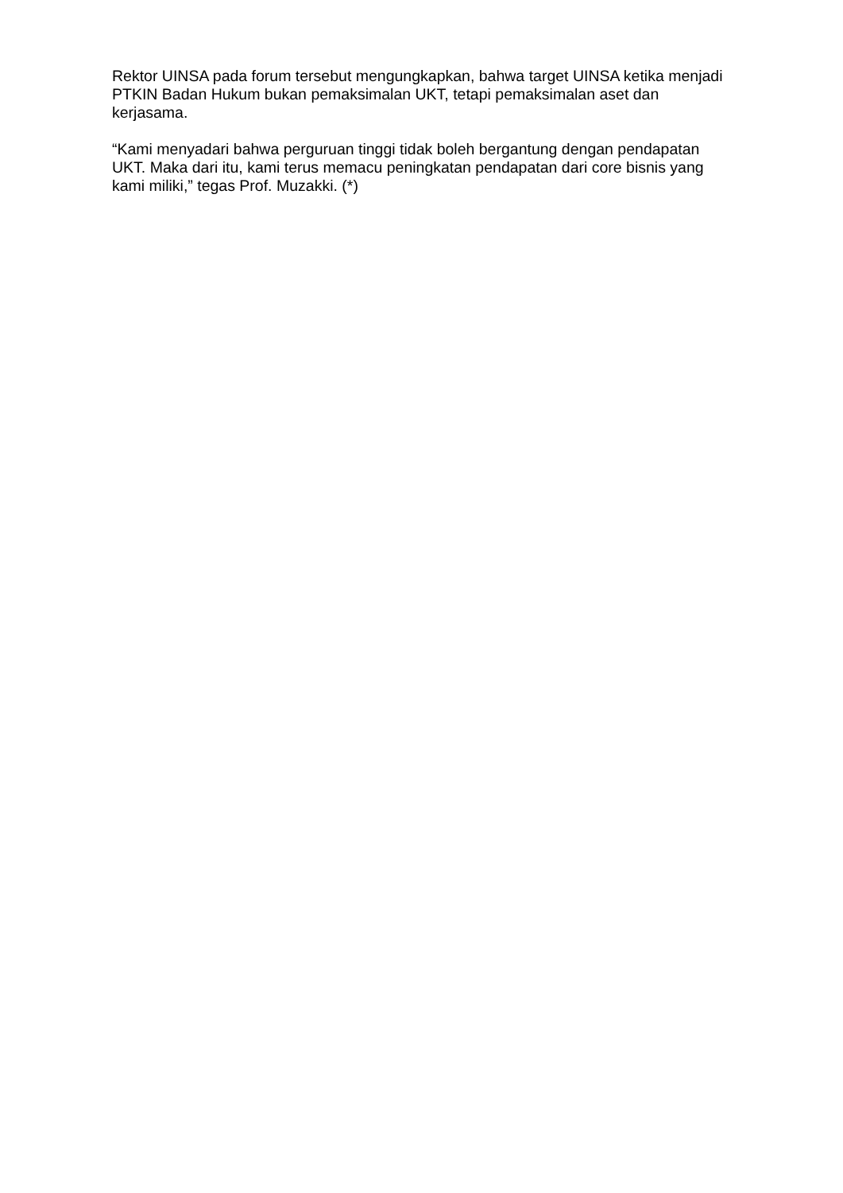Rektor UINSA pada forum tersebut mengungkapkan, bahwa target UINSA ketika menjadi PTKIN Badan Hukum bukan pemaksimalan UKT, tetapi pemaksimalan aset dan kerjasama.
“Kami menyadari bahwa perguruan tinggi tidak boleh bergantung dengan pendapatan UKT. Maka dari itu, kami terus memacu peningkatan pendapatan dari core bisnis yang kami miliki,” tegas Prof. Muzakki. (*)